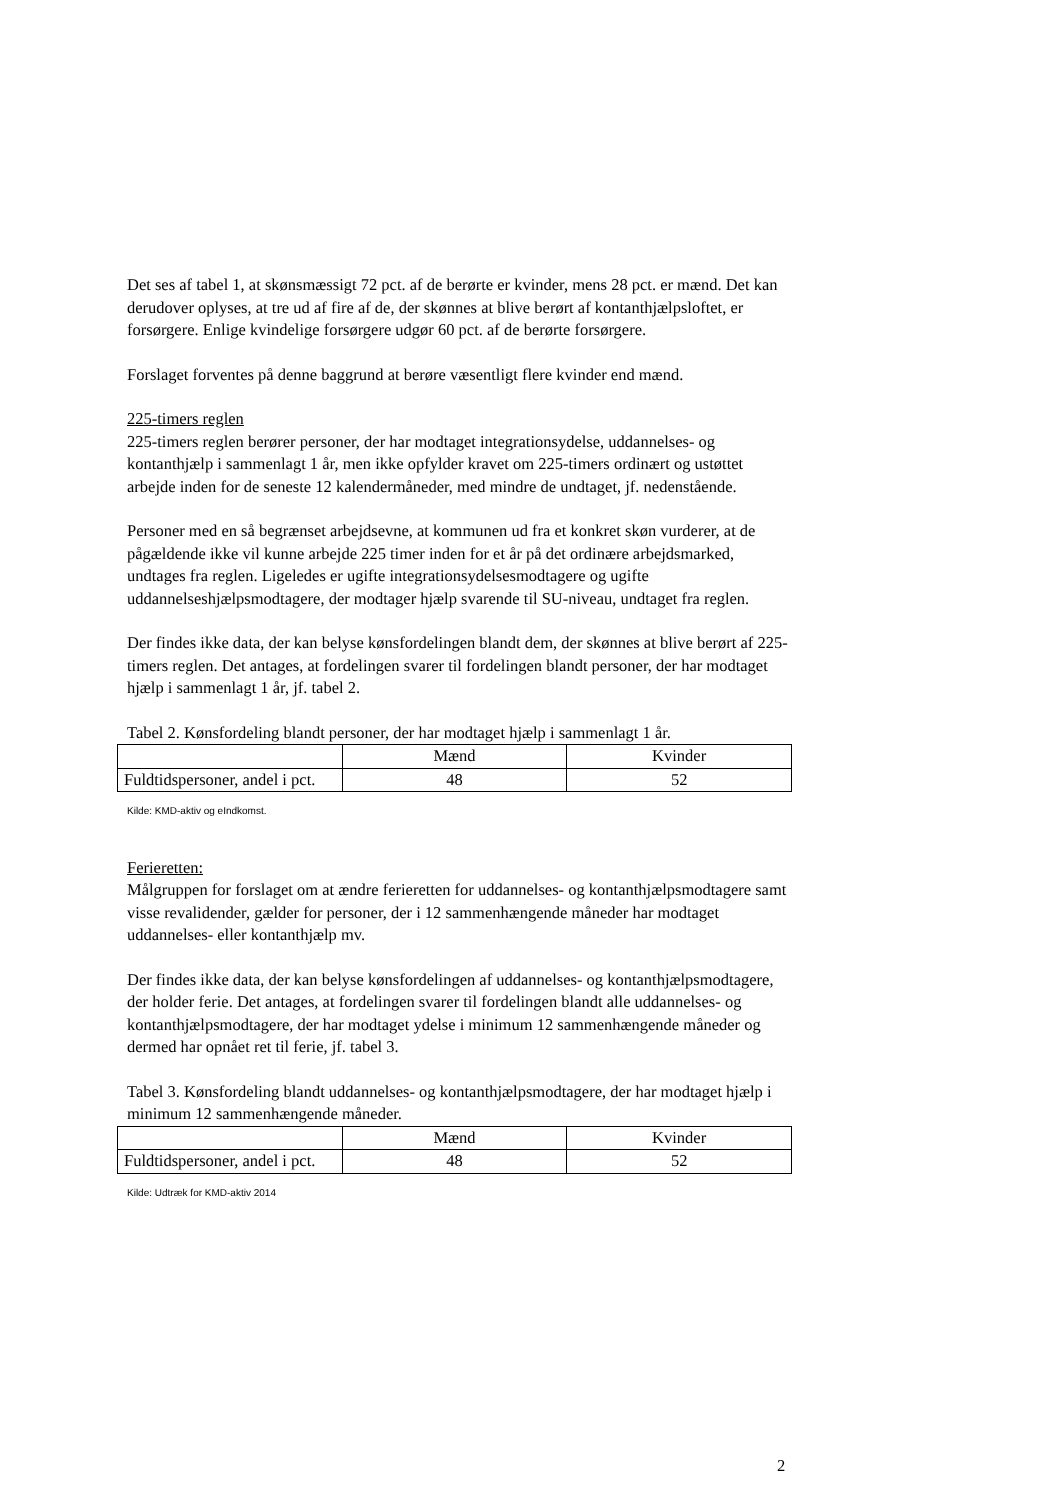Det ses af tabel 1, at skønsmæssigt 72 pct. af de berørte er kvinder, mens 28 pct. er mænd. Det kan derudover oplyses, at tre ud af fire af de, der skønnes at blive berørt af kontanthjælpsloftet, er forsørgere. Enlige kvindelige forsørgere udgør 60 pct. af de berørte forsørgere.
Forslaget forventes på denne baggrund at berøre væsentligt flere kvinder end mænd.
225-timers reglen
225-timers reglen berører personer, der har modtaget integrationsydelse, uddannelses- og kontanthjælp i sammenlagt 1 år, men ikke opfylder kravet om 225-timers ordinært og ustøttet arbejde inden for de seneste 12 kalendermåneder, med mindre de undtaget, jf. nedenstående.
Personer med en så begrænset arbejdsevne, at kommunen ud fra et konkret skøn vurderer, at de pågældende ikke vil kunne arbejde 225 timer inden for et år på det ordinære arbejdsmarked, undtages fra reglen. Ligeledes er ugifte integrationsydelsesmodtagere og ugifte uddannelseshjælpsmodtagere, der modtager hjælp svarende til SU-niveau, undtaget fra reglen.
Der findes ikke data, der kan belyse kønsfordelingen blandt dem, der skønnes at blive berørt af 225-timers reglen. Det antages, at fordelingen svarer til fordelingen blandt personer, der har modtaget hjælp i sammenlagt 1 år, jf. tabel 2.
Tabel 2. Kønsfordeling blandt personer, der har modtaget hjælp i sammenlagt 1 år.
| | Mænd | Kvinder |
| Fuldtidspersoner, andel i pct. | 48 | 52 |
Kilde: KMD-aktiv og eIndkomst.
Ferieretten:
Målgruppen for forslaget om at ændre ferieretten for uddannelses- og kontanthjælpsmodtagere samt visse revalidender, gælder for personer, der i 12 sammenhængende måneder har modtaget uddannelses- eller kontanthjælp mv.
Der findes ikke data, der kan belyse kønsfordelingen af uddannelses- og kontanthjælpsmodtagere, der holder ferie. Det antages, at fordelingen svarer til fordelingen blandt alle uddannelses- og kontanthjælpsmodtagere, der har modtaget ydelse i minimum 12 sammenhængende måneder og dermed har opnået ret til ferie, jf. tabel 3.
Tabel 3. Kønsfordeling blandt uddannelses- og kontanthjælpsmodtagere, der har modtaget hjælp i minimum 12 sammenhængende måneder.
| | Mænd | Kvinder |
| Fuldtidspersoner, andel i pct. | 48 | 52 |
Kilde: Udtræk for KMD-aktiv 2014
2